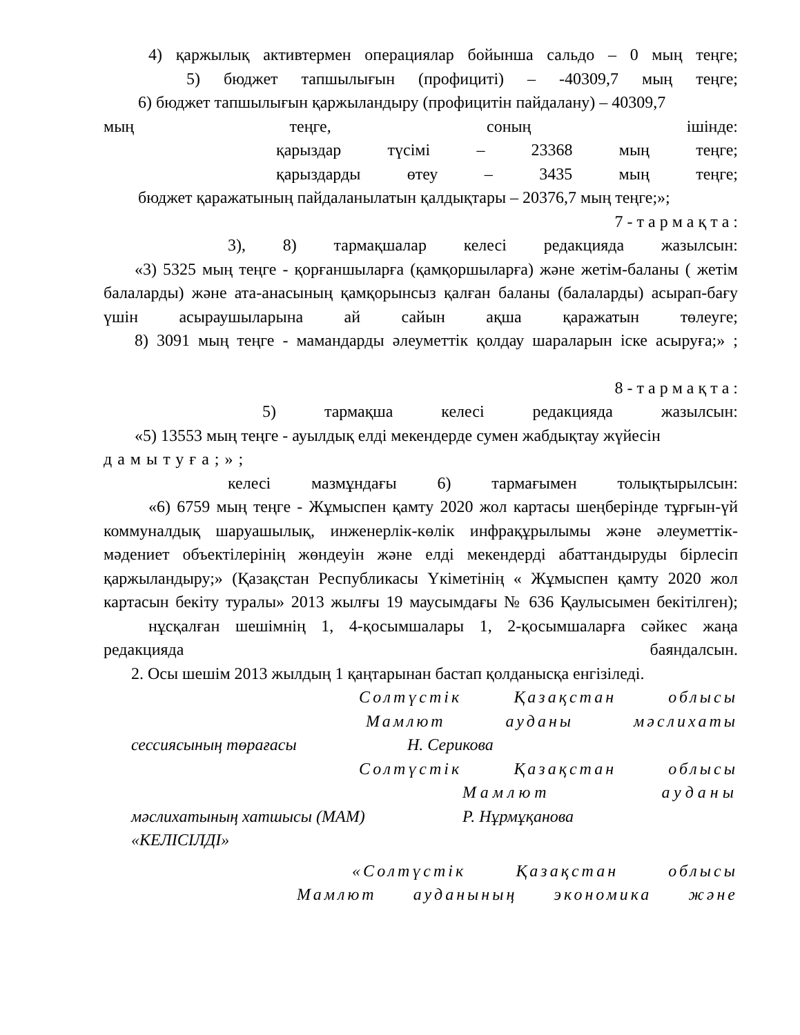4) қаржылық активтермен операциялар бойынша сальдо – 0 мың теңге;
5) бюджет тапшылығын (профициті) – -40309,7 мың теңге;
6) бюджет тапшылығын қаржыландыру (профицитін пайдалану) – 40309,7
мың теңге, соның ішінде:
қарыздар түсімі – 23368 мың теңге;
қарыздарды өтеу – 3435 мың теңге;
бюджет қаражатының пайдаланылатын қалдықтары – 20376,7 мың теңге;»;
7 - т а р м а қ т а :
3), 8) тармақшалар келесі редакцияда жазылсын:
«3) 5325 мың теңге - қорғаншыларға (қамқоршыларға) және жетім-баланы ( жетім балаларды) және ата-анасының қамқорынсыз қалған баланы (балаларды) асырап-бағу үшін асыраушыларына ай сайын ақша қаражатын төлеуге;
8) 3091 мың теңге - мамандарды әлеуметтік қолдау шараларын іске асыруға;» ;
8 - т а р м а қ т а :
5) тармақша келесі редакцияда жазылсын:
«5) 13553 мың теңге - ауылдық елді мекендерде сумен жабдықтау жүйесін
дамытуға;»;
келесі мазмұндағы 6) тармағымен толықтырылсын:
«6) 6759 мың теңге - Жұмыспен қамту 2020 жол картасы шеңберінде тұрғын-үй коммуналдық шаруашылық, инженерлік-көлік инфрақұрылымы және әлеуметтік-мәдениет объектілерінің жөндеуін және елді мекендерді абаттандыруды бірлесіп қаржыландыру;» (Қазақстан Республикасы Үкіметінің « Жұмыспен қамту 2020 жол картасын бекіту туралы» 2013 жылғы 19 маусымдағы № 636 Қаулысымен бекітілген);
нұсқалған шешімнің 1, 4-қосымшалары 1, 2-қосымшаларға сәйкес жаңа редакцияда баяндалсын.
2. Осы шешім 2013 жылдың 1 қаңтарынан бастап қолданысқа енгізіледі.
Солтүстік Қазақстан облысы
Мамлют ауданы мәслихаты
сессиясының төрағасы Н. Серикова
Солтүстік Қазақстан облысы
Мамлют ауданы
мәслихатының хатшысы (МАМ) Р. Нұрмұқанова
«КЕЛІСІЛДІ»
«Солтүстік Қазақстан облысы
Мамлют ауданының экономика және